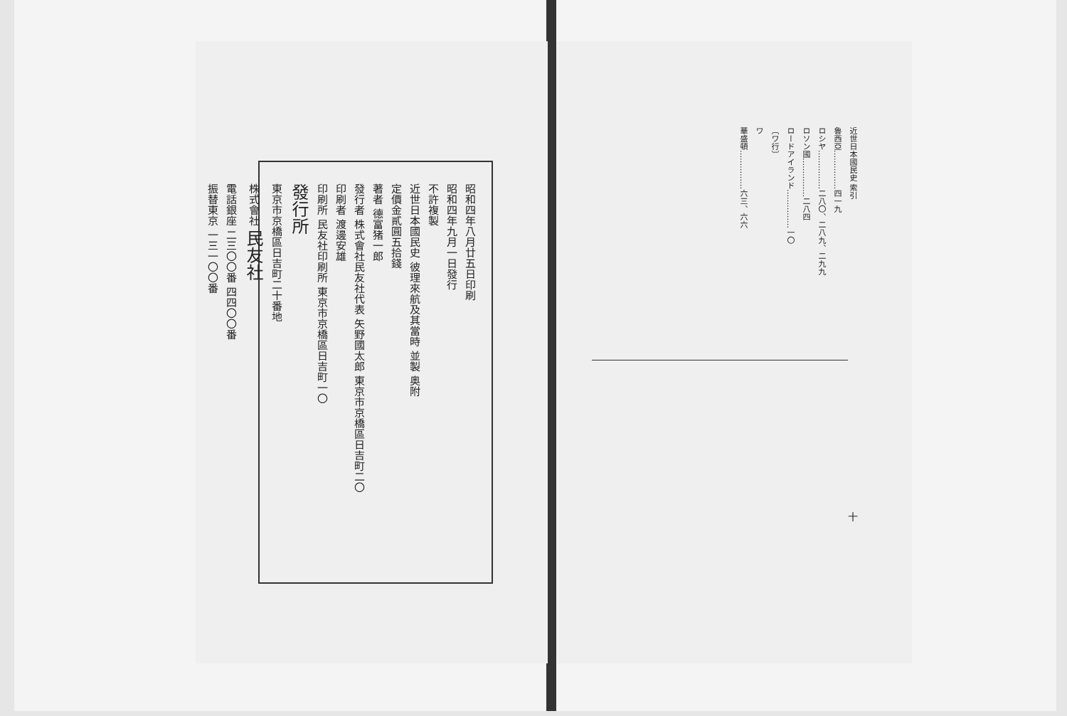昭和四年八月廿五日印刷
昭和四年九月一日發行
不許複製
近世日本國民史 彼理來航及其當時 並製 奥附
定價金貳圓五拾錢
著者 德富猪一郎
發行者 株式會社民友社代表 矢野國太郎 東京市京橋區日吉町二〇
印刷者 渡邊安雄
印刷所 民友社印刷所 東京市京橋區日吉町一〇
發行所
東京市京橋區日吉町二十番地
株式會社 民友社
電話銀座 二三〇〇番 四四〇〇番
振替東京 一三一〇〇番
近世日本國民史 索引
魯西亞……………四一九
ロシヤ……………二八〇、二八九、二九九
ロソン國……………二八四
ロードアイランド……………一〇
〔ワ行〕
ワ
華盛頓……………六三、六六
十